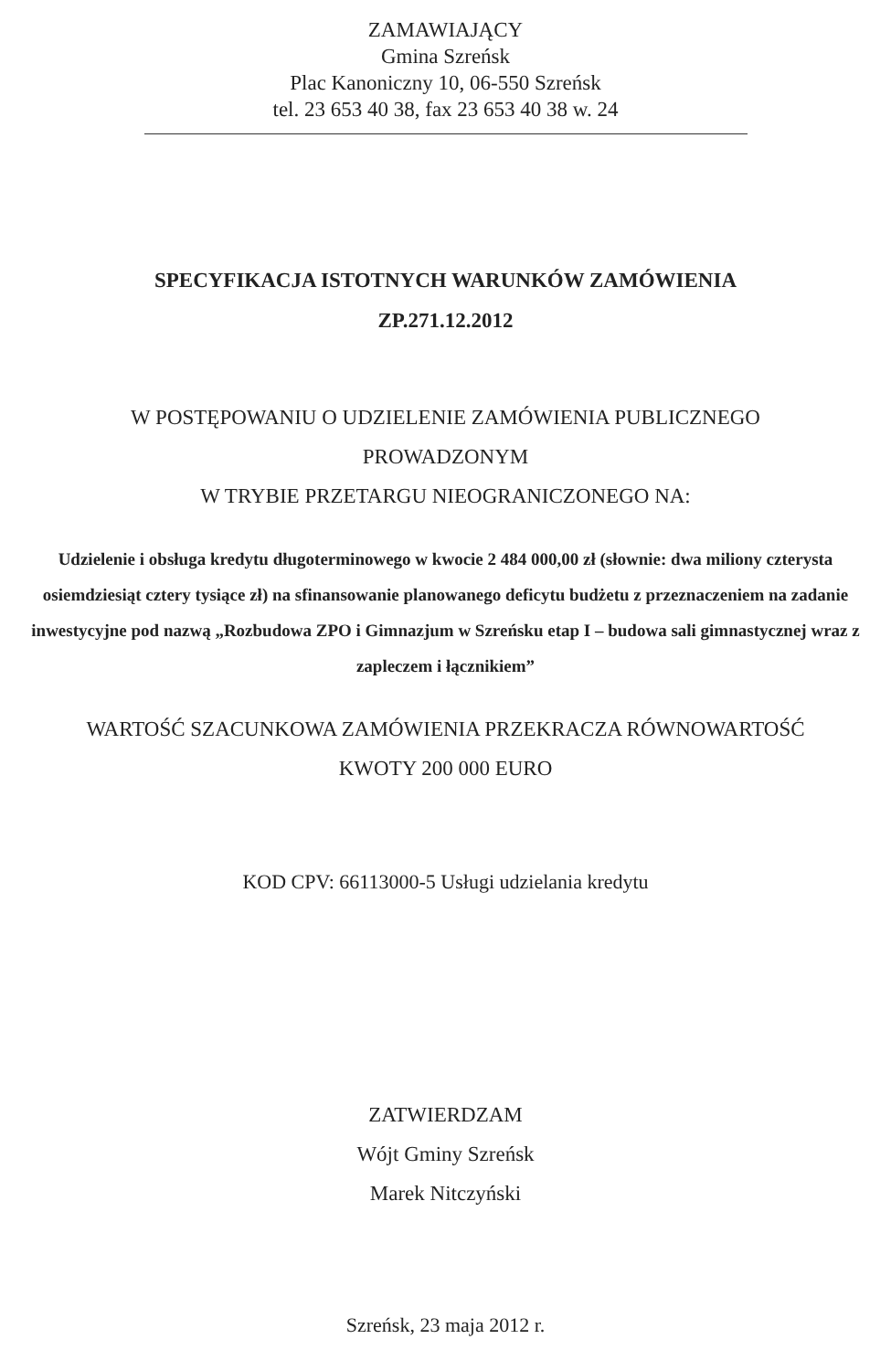ZAMAWIAJĄCY
Gmina Szreńsk
Plac Kanoniczny 10, 06-550 Szreńsk
tel. 23 653 40 38, fax 23 653 40 38 w. 24
SPECYFIKACJA ISTOTNYCH WARUNKÓW ZAMÓWIENIA
ZP.271.12.2012
W POSTĘPOWANIU O UDZIELENIE ZAMÓWIENIA PUBLICZNEGO
PROWADZONYM
W TRYBIE PRZETARGU NIEOGRANICZONEGO NA:
Udzielenie i obsługa kredytu długoterminowego w kwocie 2 484 000,00 zł (słownie: dwa miliony czterysta osiemdziesiąt cztery tysiące zł) na sfinansowanie planowanego deficytu budżetu z przeznaczeniem na zadanie inwestycyjne pod nazwą „Rozbudowa ZPO i Gimnazjum w Szreńsku etap I – budowa sali gimnastycznej wraz z zapleczem i łącznikiem”
WARTOŚĆ SZACUNKOWA ZAMÓWIENIA PRZEKRACZA RÓWNOWARTOŚĆ
KWOTY 200 000 EURO
KOD CPV: 66113000-5 Usługi udzielania kredytu
ZATWIERDZAM
Wójt Gminy Szreńsk
Marek Nitczyński
Szreńsk, 23 maja 2012 r.